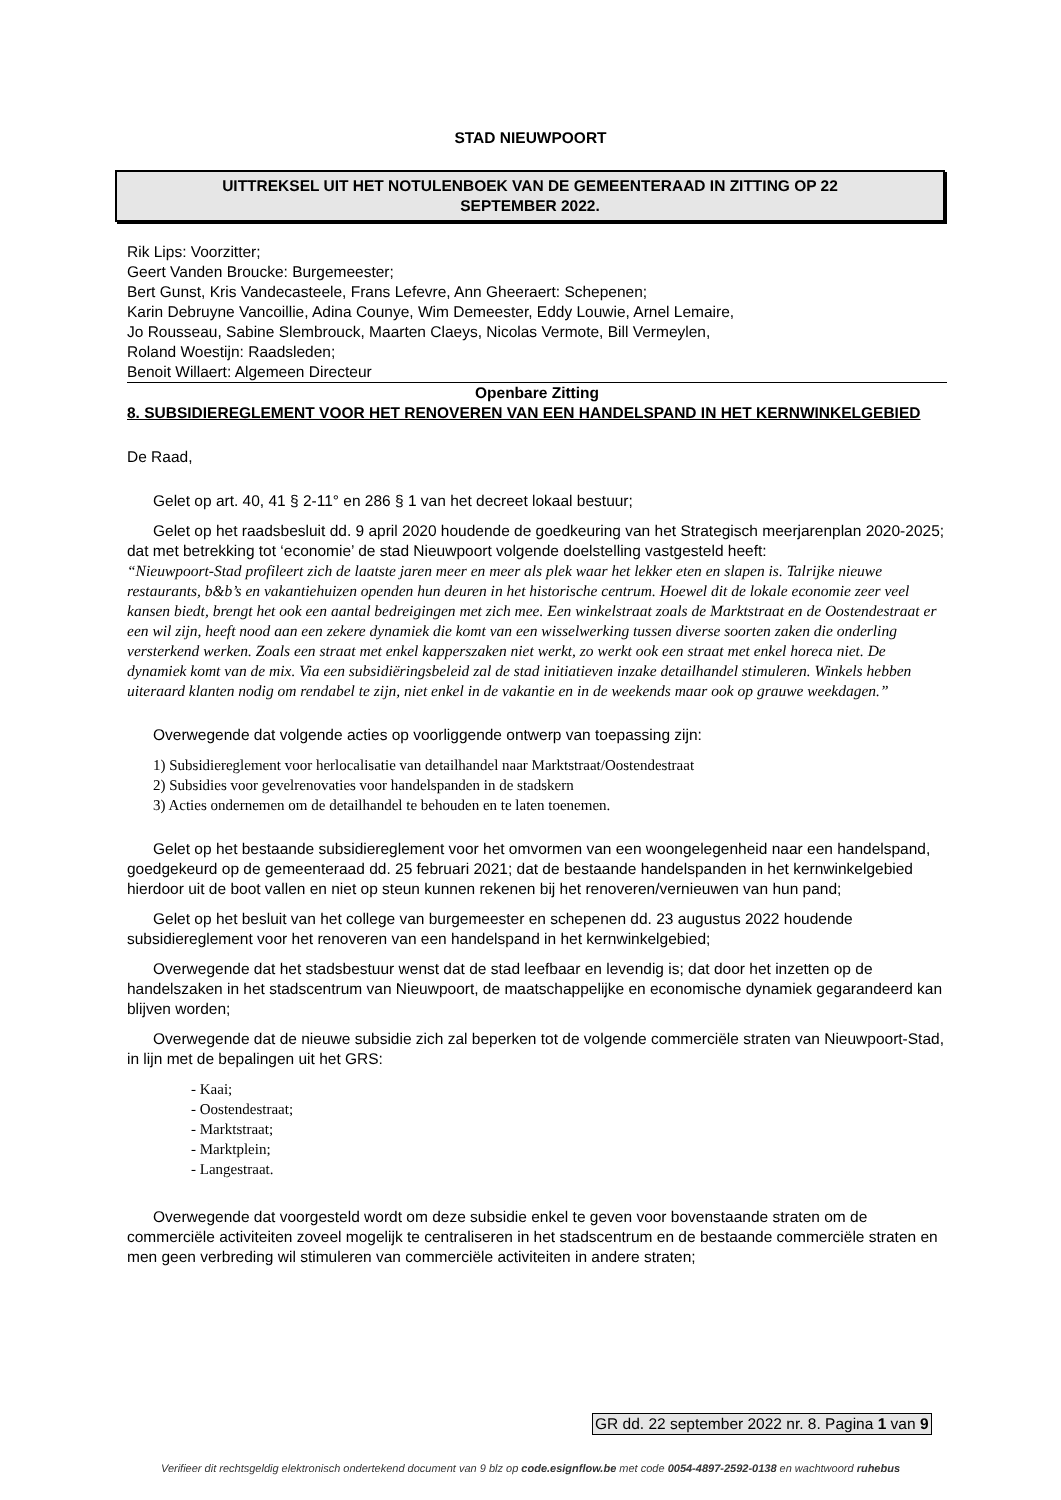STAD NIEUWPOORT
UITTREKSEL UIT HET NOTULENBOEK VAN DE GEMEENTERAAD IN ZITTING OP 22
SEPTEMBER 2022.
Rik Lips: Voorzitter;
Geert Vanden Broucke: Burgemeester;
Bert Gunst, Kris Vandecasteele, Frans Lefevre, Ann Gheeraert: Schepenen;
Karin Debruyne Vancoillie, Adina Counye, Wim Demeester, Eddy Louwie, Arnel Lemaire,
Jo Rousseau, Sabine Slembrouck, Maarten Claeys, Nicolas Vermote, Bill Vermeylen,
Roland Woestijn: Raadsleden;
Benoit Willaert: Algemeen Directeur
Openbare Zitting
8. SUBSIDIEREGLEMENT VOOR HET RENOVEREN VAN EEN HANDELSPAND IN HET KERNWINKELGEBIED
De Raad,
Gelet op art. 40, 41 § 2-11° en 286 § 1 van het decreet lokaal bestuur;
Gelet op het raadsbesluit dd. 9 april 2020 houdende de goedkeuring van het Strategisch meerjarenplan 2020-2025; dat met betrekking tot ‘economie’ de stad Nieuwpoort volgende doelstelling vastgesteld heeft:
“Nieuwpoort-Stad profileert zich de laatste jaren meer en meer als plek waar het lekker eten en slapen is. Talrijke nieuwe restaurants, b&b’s en vakantiehuizen openden hun deuren in het historische centrum. Hoewel dit de lokale economie zeer veel kansen biedt, brengt het ook een aantal bedreigingen met zich mee. Een winkelstraat zoals de Marktstraat en de Oostendestraat er een wil zijn, heeft nood aan een zekere dynamiek die komt van een wisselwerking tussen diverse soorten zaken die onderling versterkend werken. Zoals een straat met enkel kapperszaken niet werkt, zo werkt ook een straat met enkel horeca niet. De dynamiek komt van de mix. Via een subsidiëringsbeleid zal de stad initiatieven inzake detailhandel stimuleren. Winkels hebben uiteraard klanten nodig om rendabel te zijn, niet enkel in de vakantie en in de weekends maar ook op grauwe weekdagen.”
Overwegende dat volgende acties op voorliggende ontwerp van toepassing zijn:
1) Subsidiereglement voor herlocalisatie van detailhandel naar Marktstraat/Oostendestraat
2) Subsidies voor gevelrenovaties voor handelspanden in de stadskern
3) Acties ondernemen om de detailhandel te behouden en te laten toenemen.
Gelet op het bestaande subsidiereglement voor het omvormen van een woongelegenheid naar een handelspand, goedgekeurd op de gemeenteraad dd. 25 februari 2021; dat de bestaande handelspanden in het kernwinkelgebied hierdoor uit de boot vallen en niet op steun kunnen rekenen bij het renoveren/vernieuwen van hun pand;
Gelet op het besluit van het college van burgemeester en schepenen dd. 23 augustus 2022 houdende subsidiereglement voor het renoveren van een handelspand in het kernwinkelgebied;
Overwegende dat het stadsbestuur wenst dat de stad leefbaar en levendig is; dat door het inzetten op de handelszaken in het stadscentrum van Nieuwpoort, de maatschappelijke en economische dynamiek gegarandeerd kan blijven worden;
Overwegende dat de nieuwe subsidie zich zal beperken tot de volgende commerciële straten van Nieuwpoort-Stad, in lijn met de bepalingen uit het GRS:
- Kaai;
- Oostendestraat;
- Marktstraat;
- Marktplein;
- Langestraat.
Overwegende dat voorgesteld wordt om deze subsidie enkel te geven voor bovenstaande straten om de commerciële activiteiten zoveel mogelijk te centraliseren in het stadscentrum en de bestaande commerciële straten en men geen verbreding wil stimuleren van commerciële activiteiten in andere straten;
GR dd. 22 september 2022 nr. 8. Pagina 1 van 9
Verifieer dit rechtsgeldig elektronisch ondertekend document van 9 blz op code.esignflow.be met code 0054-4897-2592-0138 en wachtwoord ruhebus